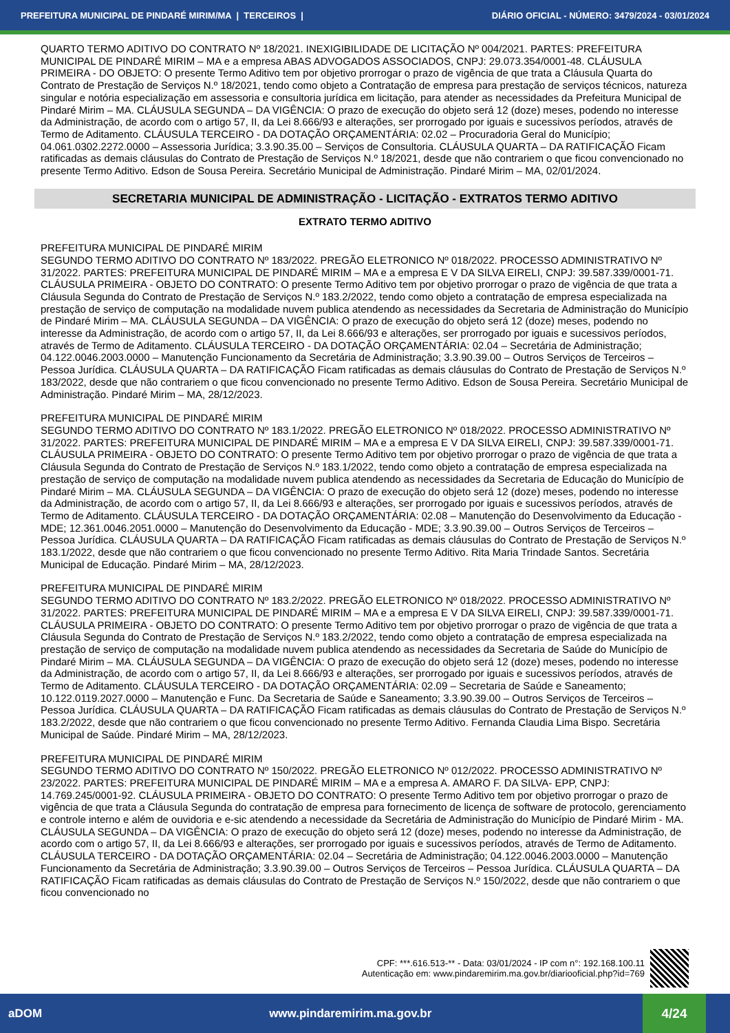PREFEITURA MUNICIPAL DE PINDARÉ MIRIM/MA | TERCEIROS | DIÁRIO OFICIAL - NÚMERO: 3479/2024 - 03/01/2024
QUARTO TERMO ADITIVO DO CONTRATO Nº 18/2021. INEXIGIBILIDADE DE LICITAÇÃO Nº 004/2021. PARTES: PREFEITURA MUNICIPAL DE PINDARÉ MIRIM – MA e a empresa ABAS ADVOGADOS ASSOCIADOS, CNPJ: 29.073.354/0001-48. CLÁUSULA PRIMEIRA - DO OBJETO: O presente Termo Aditivo tem por objetivo prorrogar o prazo de vigência de que trata a Cláusula Quarta do Contrato de Prestação de Serviços N.º 18/2021, tendo como objeto a Contratação de empresa para prestação de serviços técnicos, natureza singular e notória especialização em assessoria e consultoria jurídica em licitação, para atender as necessidades da Prefeitura Municipal de Pindaré Mirim – MA. CLÁUSULA SEGUNDA – DA VIGÊNCIA: O prazo de execução do objeto será 12 (doze) meses, podendo no interesse da Administração, de acordo com o artigo 57, II, da Lei 8.666/93 e alterações, ser prorrogado por iguais e sucessivos períodos, através de Termo de Aditamento. CLÁUSULA TERCEIRO - DA DOTAÇÃO ORÇAMENTÁRIA: 02.02 – Procuradoria Geral do Município; 04.061.0302.2272.0000 – Assessoria Jurídica; 3.3.90.35.00 – Serviços de Consultoria. CLÁUSULA QUARTA – DA RATIFICAÇÃO Ficam ratificadas as demais cláusulas do Contrato de Prestação de Serviços N.º 18/2021, desde que não contrariem o que ficou convencionado no presente Termo Aditivo. Edson de Sousa Pereira. Secretário Municipal de Administração. Pindaré Mirim – MA, 02/01/2024.
SECRETARIA MUNICIPAL DE ADMINISTRAÇÃO - LICITAÇÃO - EXTRATOS TERMO ADITIVO
EXTRATO TERMO ADITIVO
PREFEITURA MUNICIPAL DE PINDARÉ MIRIM
SEGUNDO TERMO ADITIVO DO CONTRATO Nº 183/2022. PREGÃO ELETRONICO Nº 018/2022. PROCESSO ADMINISTRATIVO Nº 31/2022. PARTES: PREFEITURA MUNICIPAL DE PINDARÉ MIRIM – MA e a empresa E V DA SILVA EIRELI, CNPJ: 39.587.339/0001-71. CLÁUSULA PRIMEIRA - OBJETO DO CONTRATO: O presente Termo Aditivo tem por objetivo prorrogar o prazo de vigência de que trata a Cláusula Segunda do Contrato de Prestação de Serviços N.º 183.2/2022, tendo como objeto a contratação de empresa especializada na prestação de serviço de computação na modalidade nuvem publica atendendo as necessidades da Secretaria de Administração do Município de Pindaré Mirim – MA. CLÁUSULA SEGUNDA – DA VIGÊNCIA: O prazo de execução do objeto será 12 (doze) meses, podendo no interesse da Administração, de acordo com o artigo 57, II, da Lei 8.666/93 e alterações, ser prorrogado por iguais e sucessivos períodos, através de Termo de Aditamento. CLÁUSULA TERCEIRO - DA DOTAÇÃO ORÇAMENTÁRIA: 02.04 – Secretária de Administração; 04.122.0046.2003.0000 – Manutenção Funcionamento da Secretária de Administração; 3.3.90.39.00 – Outros Serviços de Terceiros – Pessoa Jurídica. CLÁUSULA QUARTA – DA RATIFICAÇÃO Ficam ratificadas as demais cláusulas do Contrato de Prestação de Serviços N.º 183/2022, desde que não contrariem o que ficou convencionado no presente Termo Aditivo. Edson de Sousa Pereira. Secretário Municipal de Administração. Pindaré Mirim – MA, 28/12/2023.
PREFEITURA MUNICIPAL DE PINDARÉ MIRIM
SEGUNDO TERMO ADITIVO DO CONTRATO Nº 183.1/2022. PREGÃO ELETRONICO Nº 018/2022. PROCESSO ADMINISTRATIVO Nº 31/2022. PARTES: PREFEITURA MUNICIPAL DE PINDARÉ MIRIM – MA e a empresa E V DA SILVA EIRELI, CNPJ: 39.587.339/0001-71. CLÁUSULA PRIMEIRA - OBJETO DO CONTRATO: O presente Termo Aditivo tem por objetivo prorrogar o prazo de vigência de que trata a Cláusula Segunda do Contrato de Prestação de Serviços N.º 183.1/2022, tendo como objeto a contratação de empresa especializada na prestação de serviço de computação na modalidade nuvem publica atendendo as necessidades da Secretaria de Educação do Município de Pindaré Mirim – MA. CLÁUSULA SEGUNDA – DA VIGÊNCIA: O prazo de execução do objeto será 12 (doze) meses, podendo no interesse da Administração, de acordo com o artigo 57, II, da Lei 8.666/93 e alterações, ser prorrogado por iguais e sucessivos períodos, através de Termo de Aditamento. CLÁUSULA TERCEIRO - DA DOTAÇÃO ORÇAMENTÁRIA: 02.08 – Manutenção do Desenvolvimento da Educação - MDE; 12.361.0046.2051.0000 – Manutenção do Desenvolvimento da Educação - MDE; 3.3.90.39.00 – Outros Serviços de Terceiros – Pessoa Jurídica. CLÁUSULA QUARTA – DA RATIFICAÇÃO Ficam ratificadas as demais cláusulas do Contrato de Prestação de Serviços N.º 183.1/2022, desde que não contrariem o que ficou convencionado no presente Termo Aditivo. Rita Maria Trindade Santos. Secretária Municipal de Educação. Pindaré Mirim – MA, 28/12/2023.
PREFEITURA MUNICIPAL DE PINDARÉ MIRIM
SEGUNDO TERMO ADITIVO DO CONTRATO Nº 183.2/2022. PREGÃO ELETRONICO Nº 018/2022. PROCESSO ADMINISTRATIVO Nº 31/2022. PARTES: PREFEITURA MUNICIPAL DE PINDARÉ MIRIM – MA e a empresa E V DA SILVA EIRELI, CNPJ: 39.587.339/0001-71. CLÁUSULA PRIMEIRA - OBJETO DO CONTRATO: O presente Termo Aditivo tem por objetivo prorrogar o prazo de vigência de que trata a Cláusula Segunda do Contrato de Prestação de Serviços N.º 183.2/2022, tendo como objeto a contratação de empresa especializada na prestação de serviço de computação na modalidade nuvem publica atendendo as necessidades da Secretaria de Saúde do Município de Pindaré Mirim – MA. CLÁUSULA SEGUNDA – DA VIGÊNCIA: O prazo de execução do objeto será 12 (doze) meses, podendo no interesse da Administração, de acordo com o artigo 57, II, da Lei 8.666/93 e alterações, ser prorrogado por iguais e sucessivos períodos, através de Termo de Aditamento. CLÁUSULA TERCEIRO - DA DOTAÇÃO ORÇAMENTÁRIA: 02.09 – Secretaria de Saúde e Saneamento; 10.122.0119.2027.0000 – Manutenção e Func. Da Secretaria de Saúde e Saneamento; 3.3.90.39.00 – Outros Serviços de Terceiros – Pessoa Jurídica. CLÁUSULA QUARTA – DA RATIFICAÇÃO Ficam ratificadas as demais cláusulas do Contrato de Prestação de Serviços N.º 183.2/2022, desde que não contrariem o que ficou convencionado no presente Termo Aditivo. Fernanda Claudia Lima Bispo. Secretária Municipal de Saúde. Pindaré Mirim – MA, 28/12/2023.
PREFEITURA MUNICIPAL DE PINDARÉ MIRIM
SEGUNDO TERMO ADITIVO DO CONTRATO Nº 150/2022. PREGÃO ELETRONICO Nº 012/2022. PROCESSO ADMINISTRATIVO Nº 23/2022. PARTES: PREFEITURA MUNICIPAL DE PINDARÉ MIRIM – MA e a empresa A. AMARO F. DA SILVA- EPP, CNPJ: 14.769.245/0001-92. CLÁUSULA PRIMEIRA - OBJETO DO CONTRATO: O presente Termo Aditivo tem por objetivo prorrogar o prazo de vigência de que trata a Cláusula Segunda do contratação de empresa para fornecimento de licença de software de protocolo, gerenciamento e controle interno e além de ouvidoria e e-sic atendendo a necessidade da Secretária de Administração do Município de Pindaré Mirim - MA. CLÁUSULA SEGUNDA – DA VIGÊNCIA: O prazo de execução do objeto será 12 (doze) meses, podendo no interesse da Administração, de acordo com o artigo 57, II, da Lei 8.666/93 e alterações, ser prorrogado por iguais e sucessivos períodos, através de Termo de Aditamento. CLÁUSULA TERCEIRO - DA DOTAÇÃO ORÇAMENTÁRIA: 02.04 – Secretária de Administração; 04.122.0046.2003.0000 – Manutenção Funcionamento da Secretária de Administração; 3.3.90.39.00 – Outros Serviços de Terceiros – Pessoa Jurídica. CLÁUSULA QUARTA – DA RATIFICAÇÃO Ficam ratificadas as demais cláusulas do Contrato de Prestação de Serviços N.º 150/2022, desde que não contrariem o que ficou convencionado no
CPF: ***.616.513-** - Data: 03/01/2024 - IP com n°: 192.168.100.11
Autenticação em: www.pindaremirim.ma.gov.br/diariooficial.php?id=769
aDOM www.pindaremirim.ma.gov.br 4/24